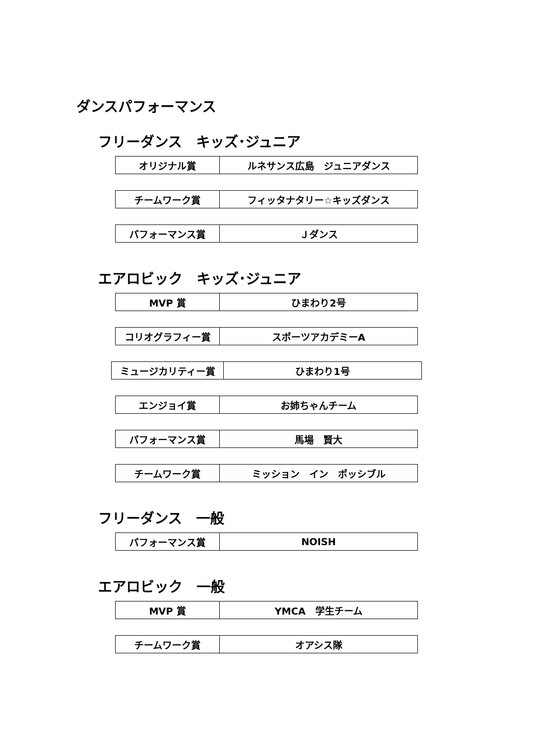ダンスパフォーマンス
フリーダンス　キッズ･ジュニア
| オリジナル賞 | ルネサンス広島 ジュニアダンス |
| チームワーク賞 | フィッタナタリー☆キッズダンス |
| パフォーマンス賞 | Ｊダンス |
エアロビック　キッズ･ジュニア
| MVP 賞 | ひまわり2号 |
| コリオグラフィー賞 | スポーツアカデミーA |
| ミュージカリティー賞 | ひまわり1号 |
| エンジョイ賞 | お姉ちゃんチーム |
| パフォーマンス賞 | 馬場 賢大 |
| チームワーク賞 | ミッション イン ポッシブル |
フリーダンス　一般
| パフォーマンス賞 | NOISH |
エアロビック　一般
| MVP 賞 | YMCA 学生チーム |
| チームワーク賞 | オアシス隊 |